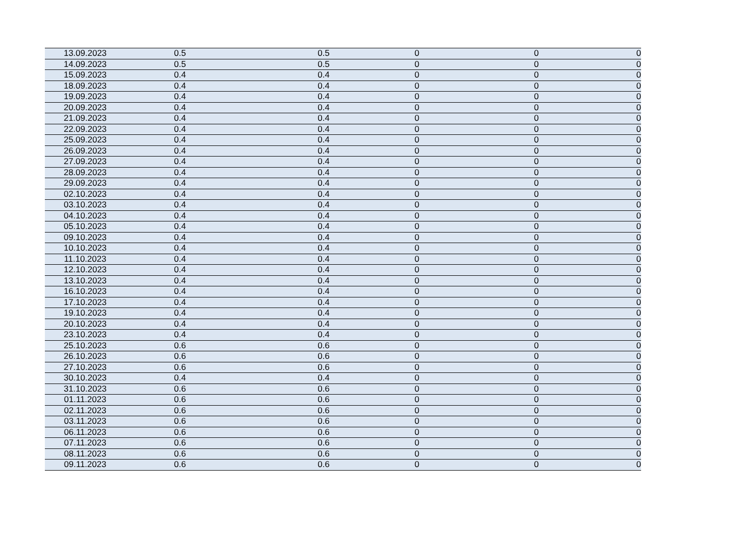| 13.09.2023 | 0.5 | 0.5 | 0 | 0 | 0 |
| 14.09.2023 | 0.5 | 0.5 | 0 | 0 | 0 |
| 15.09.2023 | 0.4 | 0.4 | 0 | 0 | 0 |
| 18.09.2023 | 0.4 | 0.4 | 0 | 0 | 0 |
| 19.09.2023 | 0.4 | 0.4 | 0 | 0 | 0 |
| 20.09.2023 | 0.4 | 0.4 | 0 | 0 | 0 |
| 21.09.2023 | 0.4 | 0.4 | 0 | 0 | 0 |
| 22.09.2023 | 0.4 | 0.4 | 0 | 0 | 0 |
| 25.09.2023 | 0.4 | 0.4 | 0 | 0 | 0 |
| 26.09.2023 | 0.4 | 0.4 | 0 | 0 | 0 |
| 27.09.2023 | 0.4 | 0.4 | 0 | 0 | 0 |
| 28.09.2023 | 0.4 | 0.4 | 0 | 0 | 0 |
| 29.09.2023 | 0.4 | 0.4 | 0 | 0 | 0 |
| 02.10.2023 | 0.4 | 0.4 | 0 | 0 | 0 |
| 03.10.2023 | 0.4 | 0.4 | 0 | 0 | 0 |
| 04.10.2023 | 0.4 | 0.4 | 0 | 0 | 0 |
| 05.10.2023 | 0.4 | 0.4 | 0 | 0 | 0 |
| 09.10.2023 | 0.4 | 0.4 | 0 | 0 | 0 |
| 10.10.2023 | 0.4 | 0.4 | 0 | 0 | 0 |
| 11.10.2023 | 0.4 | 0.4 | 0 | 0 | 0 |
| 12.10.2023 | 0.4 | 0.4 | 0 | 0 | 0 |
| 13.10.2023 | 0.4 | 0.4 | 0 | 0 | 0 |
| 16.10.2023 | 0.4 | 0.4 | 0 | 0 | 0 |
| 17.10.2023 | 0.4 | 0.4 | 0 | 0 | 0 |
| 19.10.2023 | 0.4 | 0.4 | 0 | 0 | 0 |
| 20.10.2023 | 0.4 | 0.4 | 0 | 0 | 0 |
| 23.10.2023 | 0.4 | 0.4 | 0 | 0 | 0 |
| 25.10.2023 | 0.6 | 0.6 | 0 | 0 | 0 |
| 26.10.2023 | 0.6 | 0.6 | 0 | 0 | 0 |
| 27.10.2023 | 0.6 | 0.6 | 0 | 0 | 0 |
| 30.10.2023 | 0.4 | 0.4 | 0 | 0 | 0 |
| 31.10.2023 | 0.6 | 0.6 | 0 | 0 | 0 |
| 01.11.2023 | 0.6 | 0.6 | 0 | 0 | 0 |
| 02.11.2023 | 0.6 | 0.6 | 0 | 0 | 0 |
| 03.11.2023 | 0.6 | 0.6 | 0 | 0 | 0 |
| 06.11.2023 | 0.6 | 0.6 | 0 | 0 | 0 |
| 07.11.2023 | 0.6 | 0.6 | 0 | 0 | 0 |
| 08.11.2023 | 0.6 | 0.6 | 0 | 0 | 0 |
| 09.11.2023 | 0.6 | 0.6 | 0 | 0 | 0 |